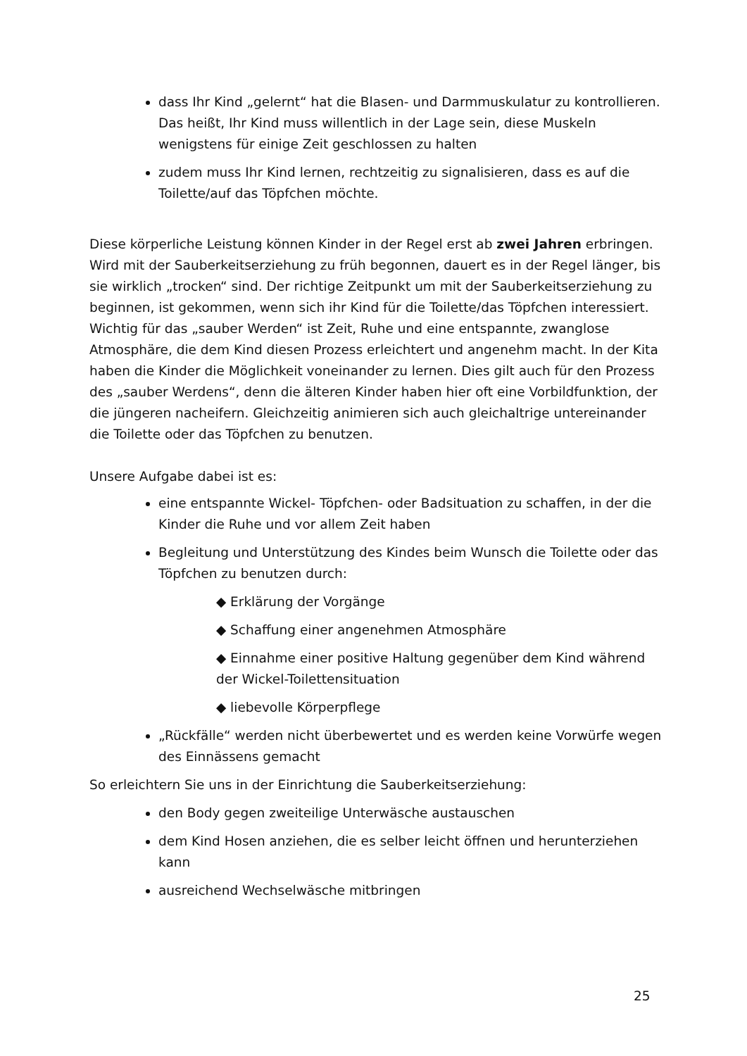dass Ihr Kind „gelernt“ hat die Blasen- und Darmmuskulatur zu kontrollieren. Das heißt, Ihr Kind muss willentlich in der Lage sein, diese Muskeln wenigstens für einige Zeit geschlossen zu halten
zudem muss Ihr Kind lernen, rechtzeitig zu signalisieren, dass es auf die Toilette/auf das Töpfchen möchte.
Diese körperliche Leistung können Kinder in der Regel erst ab zwei Jahren erbringen. Wird mit der Sauberkeitserziehung zu früh begonnen, dauert es in der Regel länger, bis sie wirklich „trocken“ sind. Der richtige Zeitpunkt um mit der Sauberkeitserziehung zu beginnen, ist gekommen, wenn sich ihr Kind für die Toilette/das Töpfchen interessiert. Wichtig für das „sauber Werden“ ist Zeit, Ruhe und eine entspannte, zwanglose Atmosphäre, die dem Kind diesen Prozess erleichtert und angenehm macht. In der Kita haben die Kinder die Möglichkeit voneinander zu lernen. Dies gilt auch für den Prozess des „sauber Werdens“, denn die älteren Kinder haben hier oft eine Vorbildfunktion, der die jüngeren nacheifern. Gleichzeitig animieren sich auch gleichaltrige untereinander die Toilette oder das Töpfchen zu benutzen.
Unsere Aufgabe dabei ist es:
eine entspannte Wickel- Töpfchen- oder Badsituation zu schaffen, in der die Kinder die Ruhe und vor allem Zeit haben
Begleitung und Unterstützung des Kindes beim Wunsch die Toilette oder das Töpfchen zu benutzen durch:
◆ Erklärung der Vorgänge
◆ Schaffung einer angenehmen Atmosphäre
◆ Einnahme einer positive Haltung gegenüber dem Kind während der Wickel-Toilettensituation
◆ liebevolle Körperpflege
„Rückfälle“ werden nicht überbewertet und es werden keine Vorwürfe wegen des Einnässens gemacht
So erleichtern Sie uns in der Einrichtung die Sauberkeitserziehung:
den Body gegen zweiteilige Unterwäsche austauschen
dem Kind Hosen anziehen, die es selber leicht öffnen und herunterziehen kann
ausreichend Wechselwäsche mitbringen
25